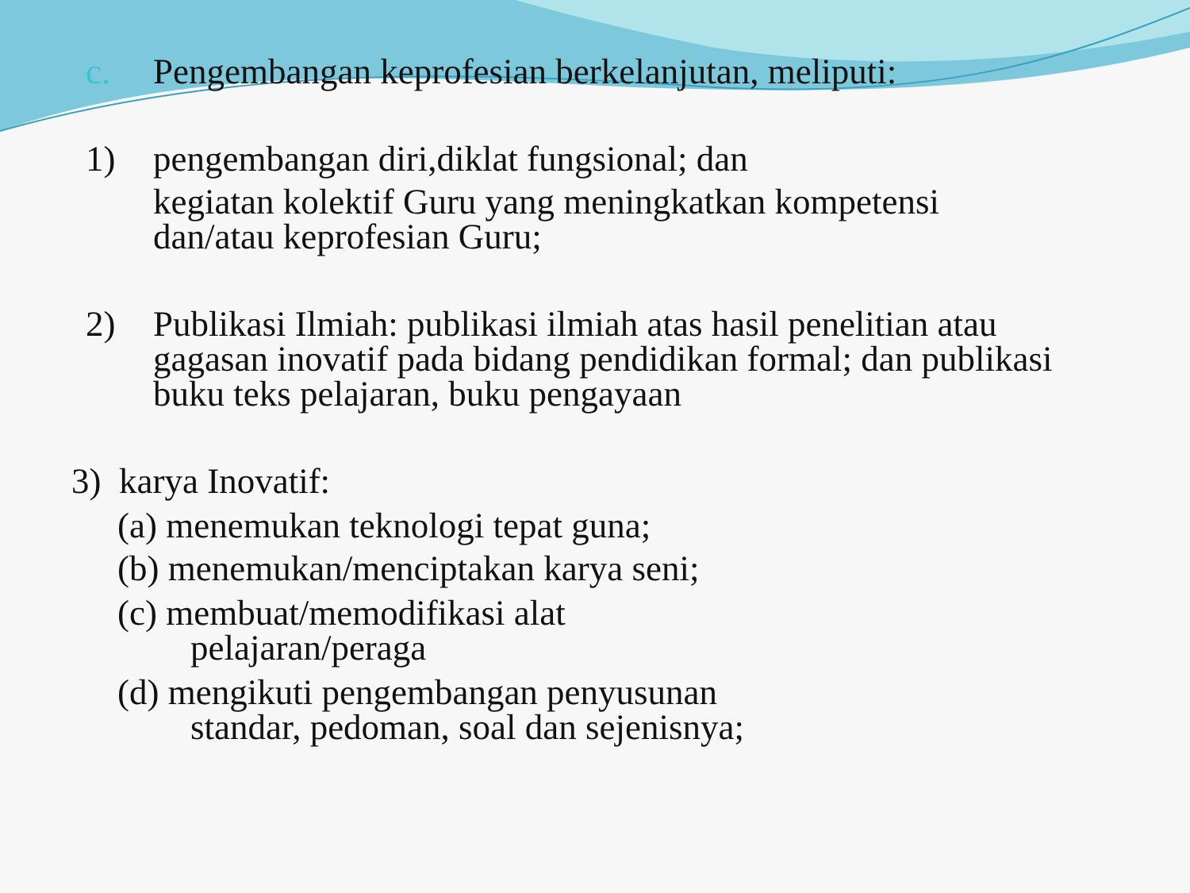c.
Pengembangan keprofesian berkelanjutan, meliputi:
1)
pengembangan diri,diklat fungsional; dan
kegiatan kolektif Guru yang meningkatkan kompetensi dan/atau keprofesian Guru;
2)
Publikasi Ilmiah: publikasi ilmiah atas hasil penelitian atau gagasan inovatif pada bidang pendidikan formal; dan publikasi buku teks pelajaran, buku pengayaan
3) karya Inovatif:
(a) menemukan teknologi tepat guna;
(b) menemukan/menciptakan karya seni;
(c) membuat/memodifikasi alat
pelajaran/peraga
(d) mengikuti pengembangan penyusunan
standar, pedoman, soal dan sejenisnya;